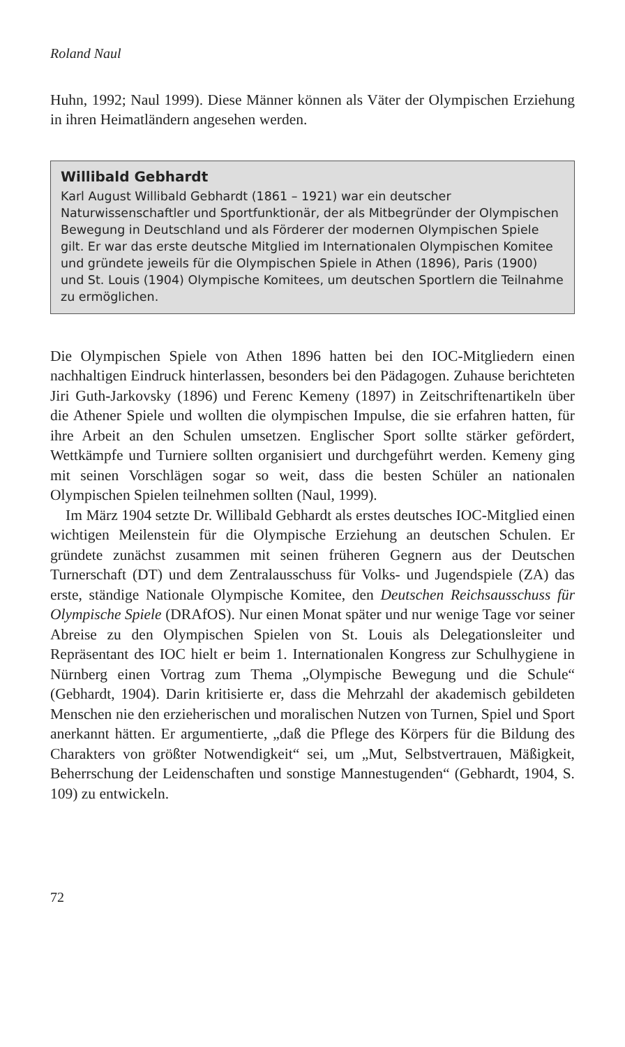Roland Naul
Huhn, 1992; Naul 1999). Diese Männer können als Väter der Olympischen Erziehung in ihren Heimatländern angesehen werden.
Willibald Gebhardt
Karl August Willibald Gebhardt (1861 – 1921) war ein deutscher Naturwissenschaftler und Sportfunktionär, der als Mitbegründer der Olympischen Bewegung in Deutschland und als Förderer der modernen Olympischen Spiele gilt. Er war das erste deutsche Mitglied im Internationalen Olympischen Komitee und gründete jeweils für die Olympischen Spiele in Athen (1896), Paris (1900) und St. Louis (1904) Olympische Komitees, um deutschen Sportlern die Teilnahme zu ermöglichen.
Die Olympischen Spiele von Athen 1896 hatten bei den IOC-Mitgliedern einen nachhaltigen Eindruck hinterlassen, besonders bei den Pädagogen. Zuhause berichteten Jiri Guth-Jarkovsky (1896) und Ferenc Kemeny (1897) in Zeitschriftenartikeln über die Athener Spiele und wollten die olympischen Impulse, die sie erfahren hatten, für ihre Arbeit an den Schulen umsetzen. Englischer Sport sollte stärker gefördert, Wettkämpfe und Turniere sollten organisiert und durchgeführt werden. Kemeny ging mit seinen Vorschlägen sogar so weit, dass die besten Schüler an nationalen Olympischen Spielen teilnehmen sollten (Naul, 1999).
Im März 1904 setzte Dr. Willibald Gebhardt als erstes deutsches IOC-Mitglied einen wichtigen Meilenstein für die Olympische Erziehung an deutschen Schulen. Er gründete zunächst zusammen mit seinen früheren Gegnern aus der Deutschen Turnerschaft (DT) und dem Zentralausschuss für Volks- und Jugendspiele (ZA) das erste, ständige Nationale Olympische Komitee, den Deutschen Reichsausschuss für Olympische Spiele (DRAfOS). Nur einen Monat später und nur wenige Tage vor seiner Abreise zu den Olympischen Spielen von St. Louis als Delegationsleiter und Repräsentant des IOC hielt er beim 1. Internationalen Kongress zur Schulhygiene in Nürnberg einen Vortrag zum Thema „Olympische Bewegung und die Schule“ (Gebhardt, 1904). Darin kritisierte er, dass die Mehrzahl der akademisch gebildeten Menschen nie den erzieherischen und moralischen Nutzen von Turnen, Spiel und Sport anerkannt hätten. Er argumentierte, „daß die Pflege des Körpers für die Bildung des Charakters von größter Notwendigkeit“ sei, um „Mut, Selbstvertrauen, Mäßigkeit, Beherrschung der Leidenschaften und sonstige Mannestugenden“ (Gebhardt, 1904, S. 109) zu entwickeln.
72